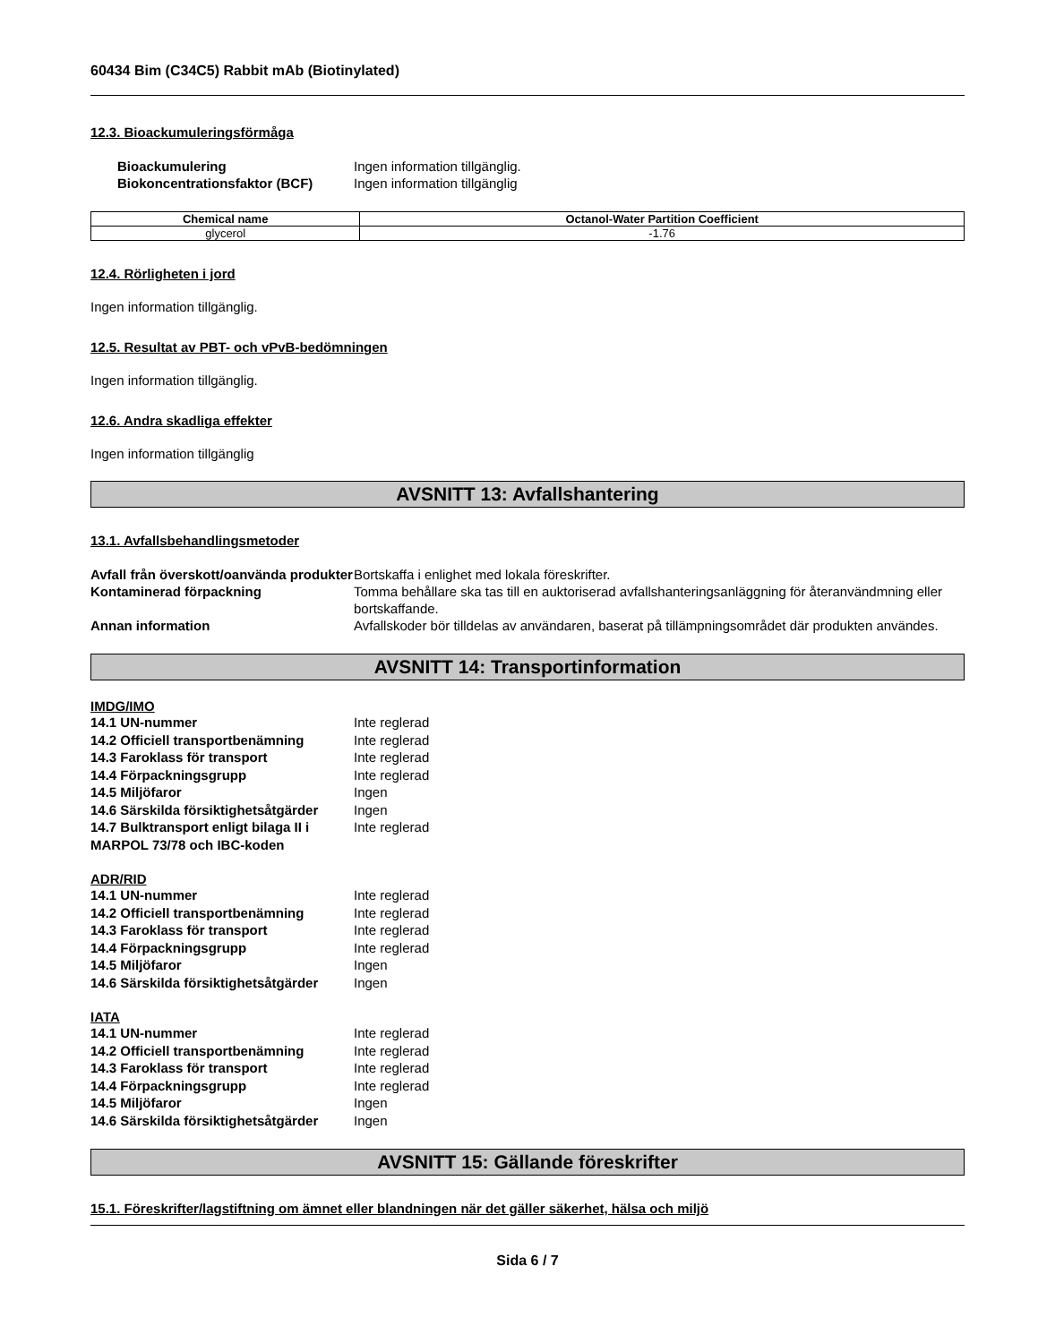60434 Bim (C34C5) Rabbit mAb (Biotinylated)
12.3. Bioackumuleringsförmåga
Bioackumulering Ingen information tillgänglig. Biokoncentrationsfaktor (BCF) Ingen information tillgänglig
| Chemical name | Octanol-Water Partition Coefficient |
| --- | --- |
| glycerol | -1.76 |
12.4. Rörligheten i jord
Ingen information tillgänglig.
12.5. Resultat av PBT- och vPvB-bedömningen
Ingen information tillgänglig.
12.6. Andra skadliga effekter
Ingen information tillgänglig
AVSNITT 13: Avfallshantering
13.1. Avfallsbehandlingsmetoder
Avfall från överskott/oanvända produkter Bortskaffa i enlighet med lokala föreskrifter. Kontaminerad förpackning Tomma behållare ska tas till en auktoriserad avfallshanteringsanläggning för återanvändmning eller bortskaffande. Annan information Avfallskoder bör tilldelas av användaren, baserat på tillämpningsområdet där produkten användes.
AVSNITT 14: Transportinformation
IMDG/IMO
14.1 UN-nummer Inte reglerad 14.2 Officiell transportbenämning Inte reglerad 14.3 Faroklass för transport Inte reglerad 14.4 Förpackningsgrupp Inte reglerad 14.5 Miljöfaror Ingen 14.6 Särskilda försiktighetsåtgärder Ingen 14.7 Bulktransport enligt bilaga II i MARPOL 73/78 och IBC-koden Inte reglerad
ADR/RID
14.1 UN-nummer Inte reglerad 14.2 Officiell transportbenämning Inte reglerad 14.3 Faroklass för transport Inte reglerad 14.4 Förpackningsgrupp Inte reglerad 14.5 Miljöfaror Ingen 14.6 Särskilda försiktighetsåtgärder Ingen
IATA
14.1 UN-nummer Inte reglerad 14.2 Officiell transportbenämning Inte reglerad 14.3 Faroklass för transport Inte reglerad 14.4 Förpackningsgrupp Inte reglerad 14.5 Miljöfaror Ingen 14.6 Särskilda försiktighetsåtgärder Ingen
AVSNITT 15: Gällande föreskrifter
15.1. Föreskrifter/lagstiftning om ämnet eller blandningen när det gäller säkerhet, hälsa och miljö
Sida 6 / 7